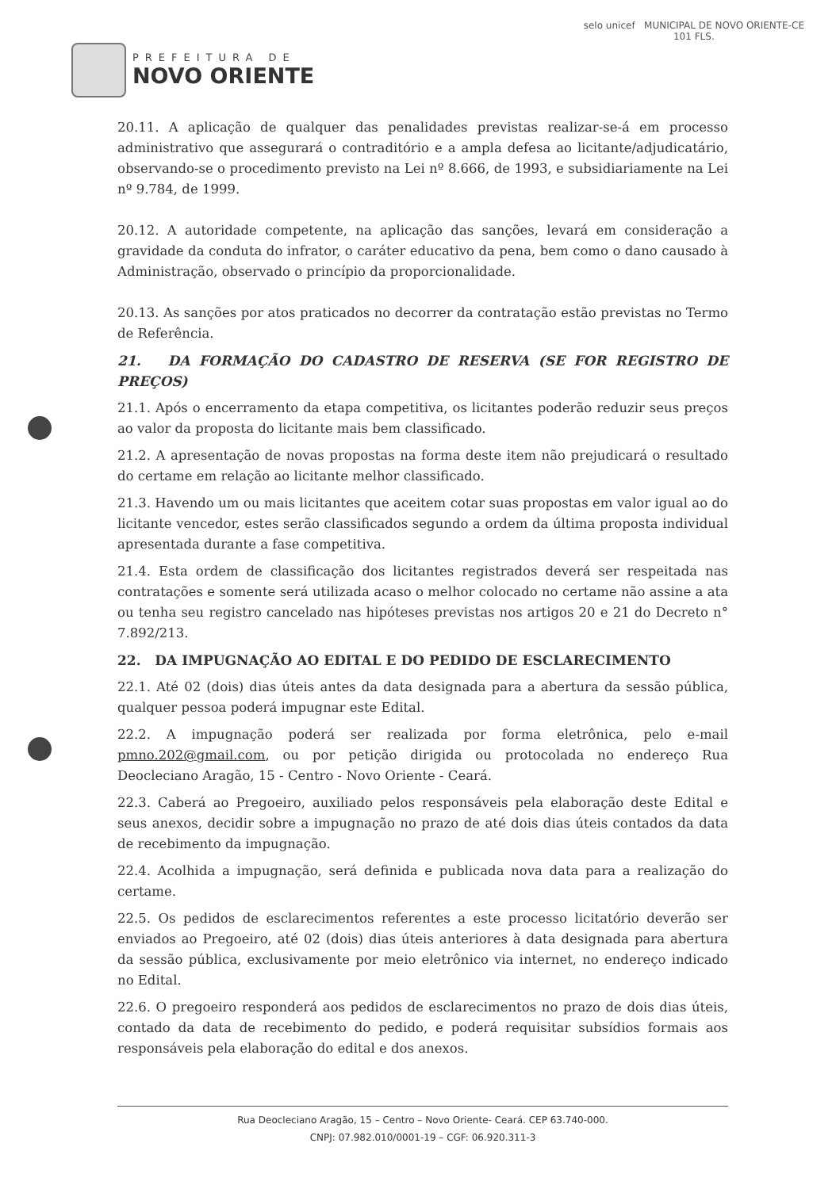PREFEITURA DE
NOVO ORIENTE
selo unicef MUNICIPAL DE NOVO ORIENTE-CE
101 FLS.
20.11. A aplicação de qualquer das penalidades previstas realizar-se-á em processo administrativo que assegurará o contraditório e a ampla defesa ao licitante/adjudicatário, observando-se o procedimento previsto na Lei nº 8.666, de 1993, e subsidiariamente na Lei nº 9.784, de 1999.
20.12. A autoridade competente, na aplicação das sanções, levará em consideração a gravidade da conduta do infrator, o caráter educativo da pena, bem como o dano causado à Administração, observado o princípio da proporcionalidade.
20.13. As sanções por atos praticados no decorrer da contratação estão previstas no Termo de Referência.
21. DA FORMAÇÃO DO CADASTRO DE RESERVA (SE FOR REGISTRO DE PREÇOS)
21.1. Após o encerramento da etapa competitiva, os licitantes poderão reduzir seus preços ao valor da proposta do licitante mais bem classificado.
21.2. A apresentação de novas propostas na forma deste item não prejudicará o resultado do certame em relação ao licitante melhor classificado.
21.3. Havendo um ou mais licitantes que aceitem cotar suas propostas em valor igual ao do licitante vencedor, estes serão classificados segundo a ordem da última proposta individual apresentada durante a fase competitiva.
21.4. Esta ordem de classificação dos licitantes registrados deverá ser respeitada nas contratações e somente será utilizada acaso o melhor colocado no certame não assine a ata ou tenha seu registro cancelado nas hipóteses previstas nos artigos 20 e 21 do Decreto n° 7.892/213.
22. DA IMPUGNAÇÃO AO EDITAL E DO PEDIDO DE ESCLARECIMENTO
22.1. Até 02 (dois) dias úteis antes da data designada para a abertura da sessão pública, qualquer pessoa poderá impugnar este Edital.
22.2. A impugnação poderá ser realizada por forma eletrônica, pelo e-mail pmno.202@gmail.com, ou por petição dirigida ou protocolada no endereço Rua Deocleciano Aragão, 15 - Centro - Novo Oriente - Ceará.
22.3. Caberá ao Pregoeiro, auxiliado pelos responsáveis pela elaboração deste Edital e seus anexos, decidir sobre a impugnação no prazo de até dois dias úteis contados da data de recebimento da impugnação.
22.4. Acolhida a impugnação, será definida e publicada nova data para a realização do certame.
22.5. Os pedidos de esclarecimentos referentes a este processo licitatório deverão ser enviados ao Pregoeiro, até 02 (dois) dias úteis anteriores à data designada para abertura da sessão pública, exclusivamente por meio eletrônico via internet, no endereço indicado no Edital.
22.6. O pregoeiro responderá aos pedidos de esclarecimentos no prazo de dois dias úteis, contado da data de recebimento do pedido, e poderá requisitar subsídios formais aos responsáveis pela elaboração do edital e dos anexos.
Rua Deocleciano Aragão, 15 – Centro – Novo Oriente- Ceará. CEP 63.740-000.
CNPJ: 07.982.010/0001-19 – CGF: 06.920.311-3